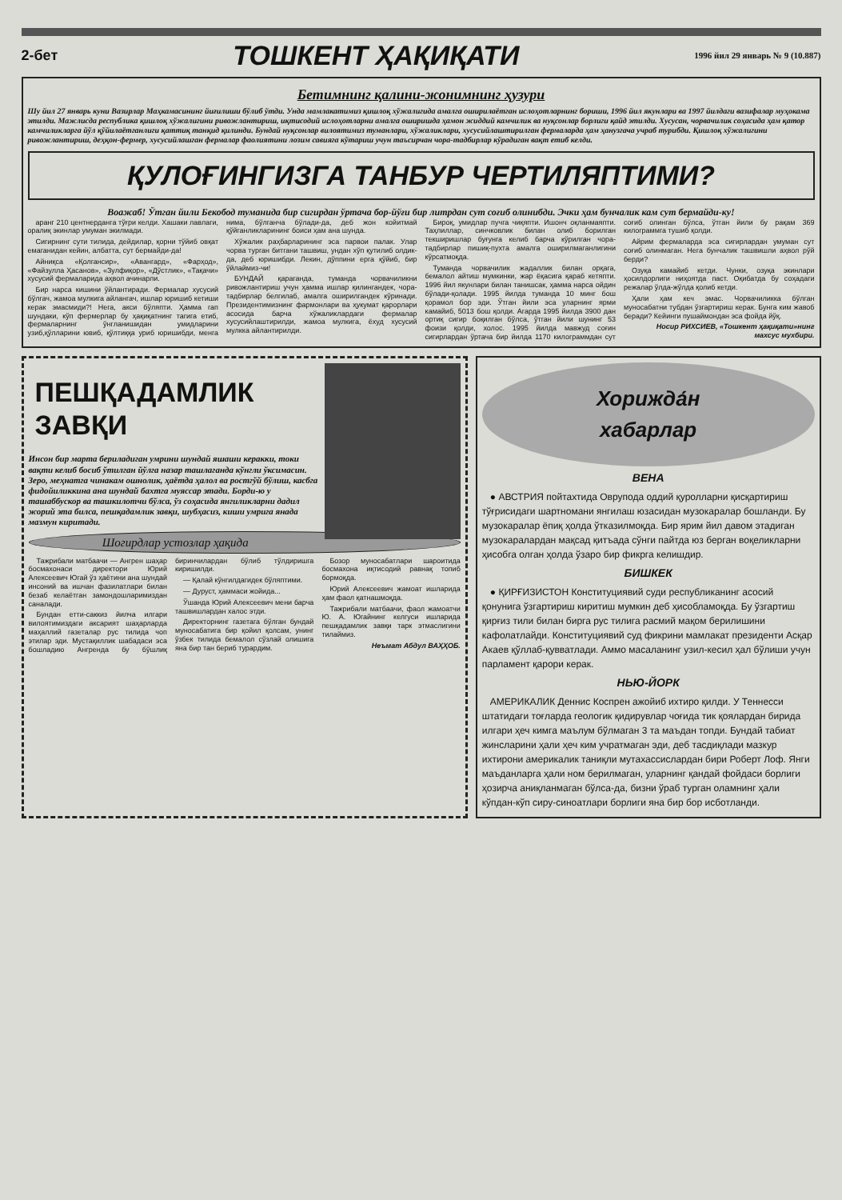2-бет ТОШКЕНТ ҲАҚИҚАТИ 1996 йил 29 январь № 9 (10.887)
Бетимнинг қалини-жонимнинг ҳузури
Шу йил 27 январь куни Вазирлар Маҳкамасининг йиғилиши бўлиб ўтди. Унда мамлакатимиз қишлоқ хўжалигида амалга оширилаётган ислоҳотларнинг бориши, 1996 йил якунлари ва 1997 йилдаги вазифалар муҳокама этилди. Мажлисда республика қишлоқ хўжалигини ривожлантириш, иқтисодий ислоҳотларни амалга оширишда ҳамон жиддий камчилик ва нуқсонлар борлиги қайд этилди. Хусусан, чорвачилик соҳасида ҳам қатор камчиликларга йўл қўйилаётганлиги қаттиқ танқид қилинди. Бундай нуқсонлар вилоятимиз туманлари, хўжаликлари, хусусийлаштирилган фермаларда ҳам ҳанузгача учраб турибди. Қишлоқ хўжалигини ривожлантириш, деҳқон-фермер, хусусийлашган фермалар фаолиятини лозим савияга кўтариш учун таъсирчан чора-тадбирлар кўрадиган вақт етиб келди.
ҚУЛОҒИНГИЗГА ТАНБУР ЧЕРТИЛЯПТИМИ?
Воажаб! Ўтган йили Бекобод туманида бир сигирдан ўртача бор-йўғи бир литрдан сут соғиб олинибди. Эчки ҳам бунчалик кам сут бермайди-ку!
аранг 210 центнерданга тўғри келди. Хашаки лавлаги, оралиқ экинлар умуман экилмади.
Сигирнинг сути тилида, дейдилар, қорни тўйиб овқат емаганидан кейин, албатта, сут бермайди-да!
Айниқса «Қолгансир», «Авангард», «Фарҳод», «Файзулла Ҳасанов», «Зулфиқор», «Дўстлик», «Тақачи» хусусий фермаларида аҳвол ачинарли.
Бир нарса кишини ўйлантиради. Фермалар хусусий бўлгач, жамоа мулкига айлангач, ишлар юришиб кетиши керак эмасмиди?! Нега, акси бўляпти. Ҳамма гап шундаки, кўп фермерлар бу ҳақиқатнинг тагига етиб, фермаларнинг ўнгланишидан умидларини узиб,қўлларини ювиб, қўлтиққа уриб юришибди, менга нима, бўлганча бўлади-да, деб жон койитмай қўйганликларининг боиси ҳам ана шунда.
Хўжалик раҳбарларининг эса парвои палак. Улар чорва турган битгани ташвиш, ундан хўп қутилиб олдик-да, деб юришибди. Лекин, дўппини ерга қўйиб, бир ўйлаймиз-чи!
БУНДАЙ қараганда, туманда чорвачиликни ривожлантириш учун ҳамма ишлар қилингандек, чора-тадбирлар белгилаб, амалга оширилгандек кўринади. Президентимизнинг фармонлари ва ҳукумат қарорлари асосида барча хўжаликлардаги фермалар хусусийлаштирилди, жамоа мулкига, ёхуд хусусий мулкка айлантирилди.
Бироқ, умидлар пучга чиқяпти. Ишонч оқланмаяпти. Таҳлиллар, синчковлик билан олиб борилган текширишлар буғунга келиб барча кўрилган чора-тадбирлар пишиқ-пухта амалга оширилмаганлигини кўрсатмоқда.
Туманда чорвачилик жадаллик билан орқага, бемалол айтиш мумкинки, жар ёқасига қараб кетяпти. 1996 йил якунлари билан танишсак, ҳамма нарса ойдин бўлади-қолади. 1995 йилда туманда 10 минг бош қорамол бор эди. Ўтган йили эса уларнинг ярми камайиб, 5013 бош қолди. Агарда 1995 йилда 3900 дан ортиқ сигир боқилган бўлса, ўтган йили шунинг 53 фоизи қолди, холос. 1995 йилда мавжуд соғин сигирлардан ўртача бир йилда 1170 килограммдан сут соғиб олинган бўлса, ўтган йили бу рақам 369 килограммга тушиб қолди.
Айрим фермаларда эса сигирлардан умуман сут соғиб олинмаган. Нега бунчалик ташвишли аҳвол рўй берди?
Озуқа камайиб кетди. Чунки, озуқа экинлари ҳосилдорлиги ниҳоятда паст. Оқибатда бу соҳадаги режалар ўлда-жўлда қолиб кетди.
Ҳали ҳам кеч эмас. Чорвачиликка бўлган муносабатни тубдан ўзгартириш керак. Бунга ким жавоб беради? Кейинги пушаймондан эса фойда йўқ.
Носир РИХСИЕВ, «Тошкент ҳақиқати»нинг махсус мухбири.
ПЕШҚАДАМЛИК ЗАВҚИ
Инсон бир марта бериладиган умрини шундай яшаши керакки, токи вақти келиб босиб ўтилган йўлга назар ташлаганда кўнгли ўксимасин. Зеро, меҳнатга чинакам ошнолик, ҳаётда ҳалол ва ростгўй бўлиш, касбга фидойиликкина ана шундай бахтга муяссар этади. Борди-ю у ташаббускор ва ташкилотчи бўлса, ўз соҳасида янгиликларни дадил жорий эта билса, пешқадамлик завқи, шубҳасиз, киши умрига янада мазмун киритади.
Шогирдлар устозлар ҳақида
Тажрибали матбаачи — Ангрен шаҳар босмахонаси директори Юрий Алексеевич Югай ўз ҳаётини ана шундай инсоний ва ишчан фазилатлари билан безаб келаётган замондошларимиздан саналади.
Бундан етти-саккиз йилча илгари вилоятимиздаги аксарият шаҳарларда маҳаллий газеталар рус тилида чоп этилар эди. Мустақиллик шабадаси эса бошладию Ангренда бу бўшлиқ биринчилардан бўлиб тўлдиришга киришилди.
— Қалай кўнгилдагидек бўляптими.
— Дуруст, ҳаммаси жойида...
Ўшанда Юрий Алексеевич мени барча ташвишлардан халос этди.
Директорнинг газетага бўлган бундай муносабатига бир қойил қолсам, унинг ўзбек тилида бемалол сўзлай олишига яна бир тан бериб турардим.
Бозор муносабатлари шароитида босмахона иқтисодий равнақ топиб бормоқда.
Юрий Алексеевич жамоат ишларида ҳам фаол қатнашмоқда.
Тажрибали матбаачи, фаол жамоатчи Ю. А. Югайнинг келгуси ишларида пешқадамлик завқи тарк этмаслигини тилаймиз.
Неъмат Абдул ВАҲҲОБ.
Хорижда́н
хабарлар
ВЕНА
● АВСТРИЯ пойтахтида Оврупода оддий қуролларни қисқартириш тўғрисидаги шартномани янгилаш юзасидан музокаралар бошланди. Бу музокаралар ёпиқ ҳолда ўтказилмоқда. Бир ярим йил давом этадиган музокаралардан мақсад қитъада сўнги пайтда юз берган воқеликларни ҳисобга олган ҳолда ўзаро бир фикрга келишдир.
БИШКЕК
● ҚИРҒИЗИСТОН Конституциявий суди республиканинг асосий қонунига ўзгартириш киритиш мумкин деб ҳисобламоқда. Бу ўзгартиш қирғиз тили билан бирга рус тилига расмий мақом берилишини кафолатлайди. Конституциявий суд фикрини мамлакат президенти Асқар Акаев қўллаб-қувватлади. Аммо масаланинг узил-кесил ҳал бўлиши учун парламент қарори керак.
НЬЮ-ЙОРК
АМЕРИКАЛИК Деннис Коспрен ажойиб ихтиро қилди. У Теннесси штатидаги тоғларда геологик қидирувлар чоғида тик қоялардан бирида илгари ҳеч кимга маълум бўлмаган 3 та маъдан топди. Бундай табиат жинсларини ҳали ҳеч ким учратмаган эди, деб тасдиқлади мазкур ихтирони америкалик таниқли мутахассислардан бири Роберт Лоф. Янги маъданларга ҳали ном берилмаган, уларнинг қандай фойдаси борлиги ҳозирча аниқланмаган бўлса-да, бизни ўраб турган оламнинг ҳали кўпдан-кўп сиру-синоатлари борлиги яна бир бор исботланди.